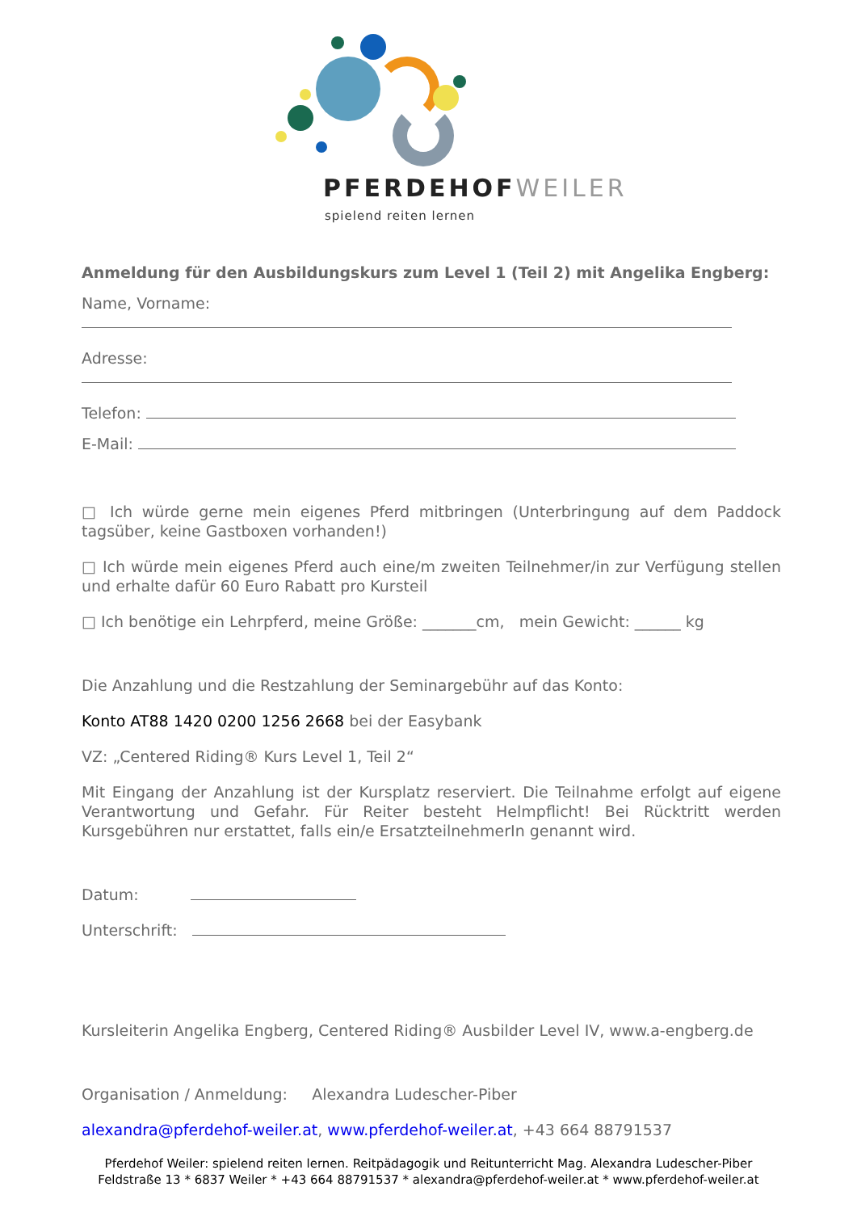PFERDEHOFWEILER
spielend reiten lernen
Anmeldung für den Ausbildungskurs zum Level 1 (Teil 2) mit Angelika Engberg:
Name, Vorname:
Adresse:
Telefon:
E-Mail:
□ Ich würde gerne mein eigenes Pferd mitbringen (Unterbringung auf dem Paddock tagsüber, keine Gastboxen vorhanden!)
□ Ich würde mein eigenes Pferd auch eine/m zweiten Teilnehmer/in zur Verfügung stellen und erhalte dafür 60 Euro Rabatt pro Kursteil
□ Ich benötige ein Lehrpferd, meine Größe: _______cm, mein Gewicht: ______ kg
Die Anzahlung und die Restzahlung der Seminargebühr auf das Konto:
Konto AT88 1420 0200 1256 2668 bei der Easybank
VZ: „Centered Riding® Kurs Level 1, Teil 2“
Mit Eingang der Anzahlung ist der Kursplatz reserviert. Die Teilnahme erfolgt auf eigene Verantwortung und Gefahr. Für Reiter besteht Helmpflicht! Bei Rücktritt werden Kursgebühren nur erstattet, falls ein/e ErsatzteilnehmerIn genannt wird.
Datum:
Unterschrift:
Kursleiterin Angelika Engberg, Centered Riding® Ausbilder Level IV, www.a-engberg.de
Organisation / Anmeldung: Alexandra Ludescher-Piber
alexandra@pferdehof-weiler.at, www.pferdehof-weiler.at, +43 664 88791537
Pferdehof Weiler: spielend reiten lernen. Reitpädagogik und Reitunterricht Mag. Alexandra Ludescher-Piber
Feldstraße 13 * 6837 Weiler * +43 664 88791537 * alexandra@pferdehof-weiler.at * www.pferdehof-weiler.at